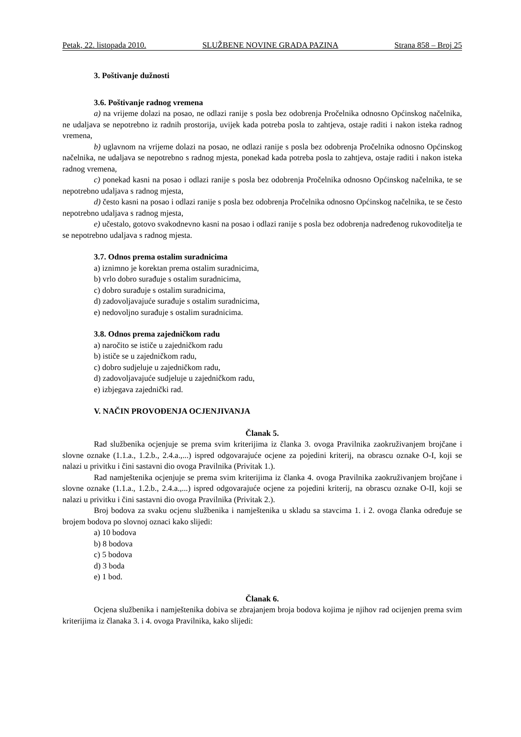Petak, 22. listopada 2010. SLUŽBENE NOVINE GRADA PAZINA Strana 858 – Broj 25
3. Poštivanje dužnosti
3.6. Poštivanje radnog vremena
a) na vrijeme dolazi na posao, ne odlazi ranije s posla bez odobrenja Pročelnika odnosno Općinskog načelnika, ne udaljava se nepotrebno iz radnih prostorija, uvijek kada potreba posla to zahtjeva, ostaje raditi i nakon isteka radnog vremena,
b) uglavnom na vrijeme dolazi na posao, ne odlazi ranije s posla bez odobrenja Pročelnika odnosno Općinskog načelnika, ne udaljava se nepotrebno s radnog mjesta, ponekad kada potreba posla to zahtjeva, ostaje raditi i nakon isteka radnog vremena,
c) ponekad kasni na posao i odlazi ranije s posla bez odobrenja Pročelnika odnosno Općinskog načelnika, te se nepotrebno udaljava s radnog mjesta,
d) često kasni na posao i odlazi ranije s posla bez odobrenja Pročelnika odnosno Općinskog načelnika, te se često nepotrebno udaljava s radnog mjesta,
e) učestalo, gotovo svakodnevno kasni na posao i odlazi ranije s posla bez odobrenja nadređenog rukovoditelja te se nepotrebno udaljava s radnog mjesta.
3.7. Odnos prema ostalim suradnicima
a) iznimno je korektan prema ostalim suradnicima,
b) vrlo dobro surađuje s ostalim suradnicima,
c) dobro surađuje s ostalim suradnicima,
d) zadovoljavajuće surađuje s ostalim suradnicima,
e) nedovoljno surađuje s ostalim suradnicima.
3.8. Odnos prema zajedničkom radu
a) naročito se ističe u zajedničkom radu
b) ističe se u zajedničkom radu,
c) dobro sudjeluje u zajedničkom radu,
d) zadovoljavajuće sudjeluje u zajedničkom radu,
e) izbjegava zajednički rad.
V. NAČIN PROVOĐENJA OCJENJIVANJA
Članak 5.
Rad službenika ocjenjuje se prema svim kriterijima iz članka 3. ovoga Pravilnika zaokruživanjem brojčane i slovne oznake (1.1.a., 1.2.b., 2.4.a.,...) ispred odgovarajuće ocjene za pojedini kriterij, na obrascu oznake O-I, koji se nalazi u privitku i čini sastavni dio ovoga Pravilnika (Privitak 1.).
Rad namještenika ocjenjuje se prema svim kriterijima iz članka 4. ovoga Pravilnika zaokruživanjem brojčane i slovne oznake (1.1.a., 1.2.b., 2.4.a.,...) ispred odgovarajuće ocjene za pojedini kriterij, na obrascu oznake O-II, koji se nalazi u privitku i čini sastavni dio ovoga Pravilnika (Privitak 2.).
Broj bodova za svaku ocjenu službenika i namještenika u skladu sa stavcima 1. i 2. ovoga članka određuje se brojem bodova po slovnoj oznaci kako slijedi:
a) 10 bodova
b) 8 bodova
c) 5 bodova
d) 3 boda
e) 1 bod.
Članak 6.
Ocjena službenika i namještenika dobiva se zbrajanjem broja bodova kojima je njihov rad ocijenjen prema svim kriterijima iz članaka 3. i 4. ovoga Pravilnika, kako slijedi: